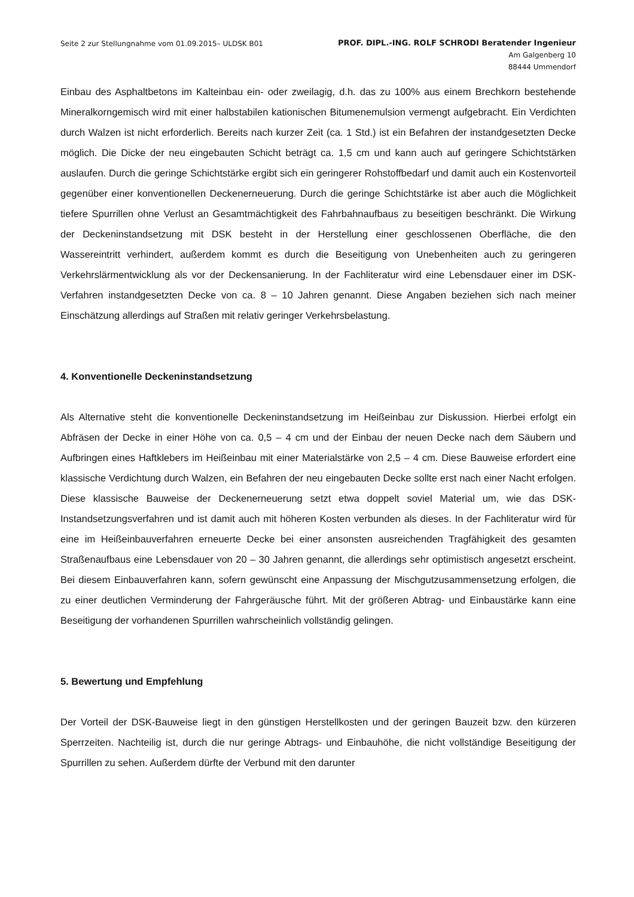Seite 2 zur Stellungnahme vom 01.09.2015– ULDSK B01
PROF. DIPL.-ING. ROLF SCHRODI Beratender Ingenieur
Am Galgenberg 10
88444 Ummendorf
Einbau des Asphaltbetons im Kalteinbau ein- oder zweilagig, d.h. das zu 100% aus einem Brechkorn bestehende Mineralkorngemisch wird mit einer halbstabilen kationischen Bitumenemulsion vermengt aufgebracht. Ein Verdichten durch Walzen ist nicht erforderlich. Bereits nach kurzer Zeit (ca. 1 Std.) ist ein Befahren der instandgesetzten Decke möglich. Die Dicke der neu eingebauten Schicht beträgt ca. 1,5 cm und kann auch auf geringere Schichtstärken auslaufen. Durch die geringe Schichtstärke ergibt sich ein geringerer Rohstoffbedarf und damit auch ein Kostenvorteil gegenüber einer konventionellen Deckenerneuerung. Durch die geringe Schichtstärke ist aber auch die Möglichkeit tiefere Spurrillen ohne Verlust an Gesamtmächtigkeit des Fahrbahnaufbaus zu beseitigen beschränkt. Die Wirkung der Deckeninstandsetzung mit DSK besteht in der Herstellung einer geschlossenen Oberfläche, die den Wassereintritt verhindert, außerdem kommt es durch die Beseitigung von Unebenheiten auch zu geringeren Verkehrslärmentwicklung als vor der Deckensanierung. In der Fachliteratur wird eine Lebensdauer einer im DSK-Verfahren instandgesetzten Decke von ca. 8 – 10 Jahren genannt. Diese Angaben beziehen sich nach meiner Einschätzung allerdings auf Straßen mit relativ geringer Verkehrsbelastung.
4. Konventionelle Deckeninstandsetzung
Als Alternative steht die konventionelle Deckeninstandsetzung im Heißeinbau zur Diskussion. Hierbei erfolgt ein Abfräsen der Decke in einer Höhe von ca. 0,5 – 4 cm und der Einbau der neuen Decke nach dem Säubern und Aufbringen eines Haftklebers im Heißeinbau mit einer Materialstärke von 2,5 – 4 cm. Diese Bauweise erfordert eine klassische Verdichtung durch Walzen, ein Befahren der neu eingebauten Decke sollte erst nach einer Nacht erfolgen. Diese klassische Bauweise der Deckenerneuerung setzt etwa doppelt soviel Material um, wie das DSK-Instandsetzungsverfahren und ist damit auch mit höheren Kosten verbunden als dieses. In der Fachliteratur wird für eine im Heißeinbauverfahren erneuerte Decke bei einer ansonsten ausreichenden Tragfähigkeit des gesamten Straßenaufbaus eine Lebensdauer von 20 – 30 Jahren genannt, die allerdings sehr optimistisch angesetzt erscheint. Bei diesem Einbauverfahren kann, sofern gewünscht eine Anpassung der Mischgutzusammensetzung erfolgen, die zu einer deutlichen Verminderung der Fahrgeräusche führt. Mit der größeren Abtrag- und Einbaustärke kann eine Beseitigung der vorhandenen Spurrillen wahrscheinlich vollständig gelingen.
5. Bewertung und Empfehlung
Der Vorteil der DSK-Bauweise liegt in den günstigen Herstellkosten und der geringen Bauzeit bzw. den kürzeren Sperrzeiten. Nachteilig ist, durch die nur geringe Abtrags- und Einbauhöhe, die nicht vollständige Beseitigung der Spurrillen zu sehen. Außerdem dürfte der Verbund mit den darunter